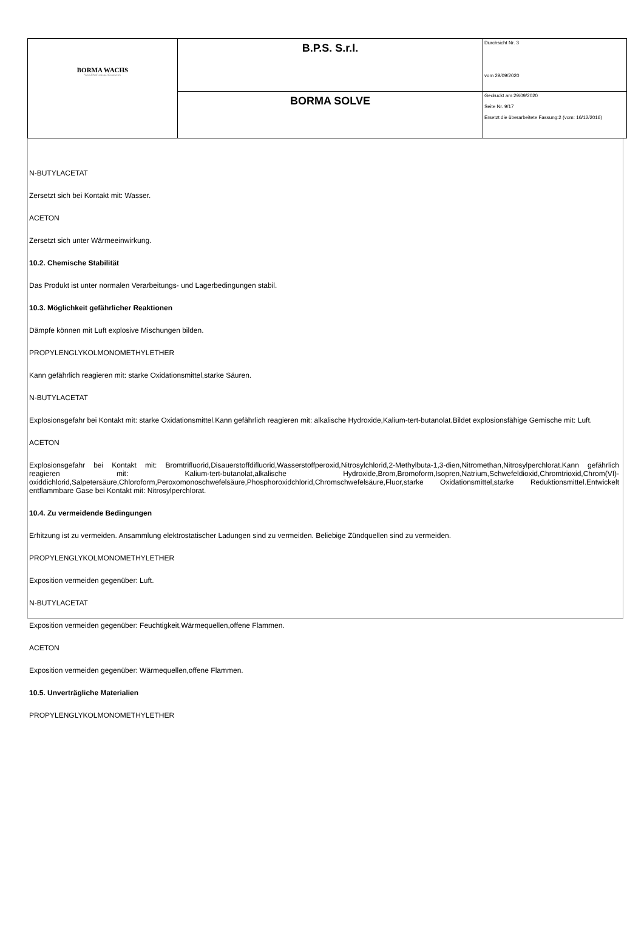| BORMA WACHS Wood Professional Cosmetics | B.P.S. S.r.l. | Durchsicht Nr. 3 vom 29/09/2020 |
| | BORMA SOLVE | Gedruckt am 29/09/2020 Seite Nr. 9/17 Ersetzt die überarbeitete Fassung:2 (vom: 16/12/2016) |
N-BUTYLACETAT
Zersetzt sich bei Kontakt mit: Wasser.
ACETON
Zersetzt sich unter Wärmeeinwirkung.
10.2. Chemische Stabilität
Das Produkt ist unter normalen Verarbeitungs- und Lagerbedingungen stabil.
10.3. Möglichkeit gefährlicher Reaktionen
Dämpfe können mit Luft explosive Mischungen bilden.
PROPYLENGLYKOLMONOMETHYLETHER
Kann gefährlich reagieren mit: starke Oxidationsmittel,starke Säuren.
N-BUTYLACETAT
Explosionsgefahr bei Kontakt mit: starke Oxidationsmittel.Kann gefährlich reagieren mit: alkalische Hydroxide,Kalium-tert-butanolat.Bildet explosionsfähige Gemische mit: Luft.
ACETON
Explosionsgefahr bei Kontakt mit: Bromtrifluorid,Disauerstoffdifluorid,Wasserstoffperoxid,Nitrosylchlorid,2-Methylbuta-1,3-dien,Nitromethan,Nitrosylperchlorat.Kann gefährlich reagieren mit: Kalium-tert-butanolat,alkalische Hydroxide,Brom,Bromoform,Isopren,Natrium,Schwefeldioxid,Chromtrioxid,Chrom(VI)-oxiddichlorid,Salpetersäure,Chloroform,Peroxomonoschwefelsäure,Phosphoroxidchlorid,Chromschwefelsäure,Fluor,starke Oxidationsmittel,starke Reduktionsmittel.Entwickelt entflammbare Gase bei Kontakt mit: Nitrosylperchlorat.
10.4. Zu vermeidende Bedingungen
Erhitzung ist zu vermeiden. Ansammlung elektrostatischer Ladungen sind zu vermeiden. Beliebige Zündquellen sind zu vermeiden.
PROPYLENGLYKOLMONOMETHYLETHER
Exposition vermeiden gegenüber: Luft.
N-BUTYLACETAT
Exposition vermeiden gegenüber: Feuchtigkeit,Wärmequellen,offene Flammen.
ACETON
Exposition vermeiden gegenüber: Wärmequellen,offene Flammen.
10.5. Unverträgliche Materialien
PROPYLENGLYKOLMONOMETHYLETHER